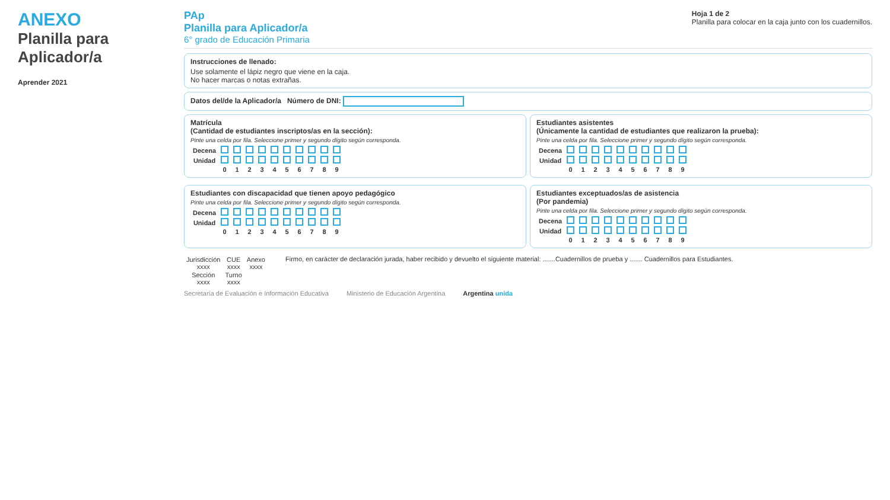ANEXO
Planilla para Aplicador/a
Aprender 2021
PAp
Planilla para Aplicador/a
6° grado de Educación Primaria
Hoja 1 de 2
Planilla para colocar en la caja junto con los cuadernillos.
Instrucciones de llenado:
Use solamente el lápiz negro que viene en la caja.
No hacer marcas o notas extrañas.
Datos del/de la Aplicador/a Número de DNI:
Matrícula
(Cantidad de estudiantes inscriptos/as en la sección):
Pinte una celda por fila. Seleccione primer y segundo dígito según corresponda.
| Decena | | | | | | | | | | |
| Unidad | | | | | | | | | | |
| | 0 | 1 | 2 | 3 | 4 | 5 | 6 | 7 | 8 | 9 |
Estudiantes asistentes
(Únicamente la cantidad de estudiantes que realizaron la prueba):
Pinte una celda por fila. Seleccione primer y segundo dígito según corresponda.
| Decena | | | | | | | | | | |
| Unidad | | | | | | | | | | |
| | 0 | 1 | 2 | 3 | 4 | 5 | 6 | 7 | 8 | 9 |
Estudiantes con discapacidad que tienen apoyo pedagógico
Pinte una celda por fila. Seleccione primer y segundo dígito según corresponda.
| Decena | | | | | | | | | | |
| Unidad | | | | | | | | | | |
| | 0 | 1 | 2 | 3 | 4 | 5 | 6 | 7 | 8 | 9 |
Estudiantes exceptuados/as de asistencia
(Por pandemia)
Pinte una celda por fila. Seleccione primer y segundo dígito según corresponda.
| Decena | | | | | | | | | | |
| Unidad | | | | | | | | | | |
| | 0 | 1 | 2 | 3 | 4 | 5 | 6 | 7 | 8 | 9 |
| Jurisdicción xxxx | CUE xxxx | Anexo xxxx |
| Sección xxxx | Turno xxxx | |
Firmo, en carácter de declaración jurada, haber recibido y devuelto el siguiente material: .......Cuadernillos de prueba y ....... Cuadernillos para Estudiantes.
Secretaría de Evaluación e Información Educativa Ministerio de Educación Argentina Argentina unida